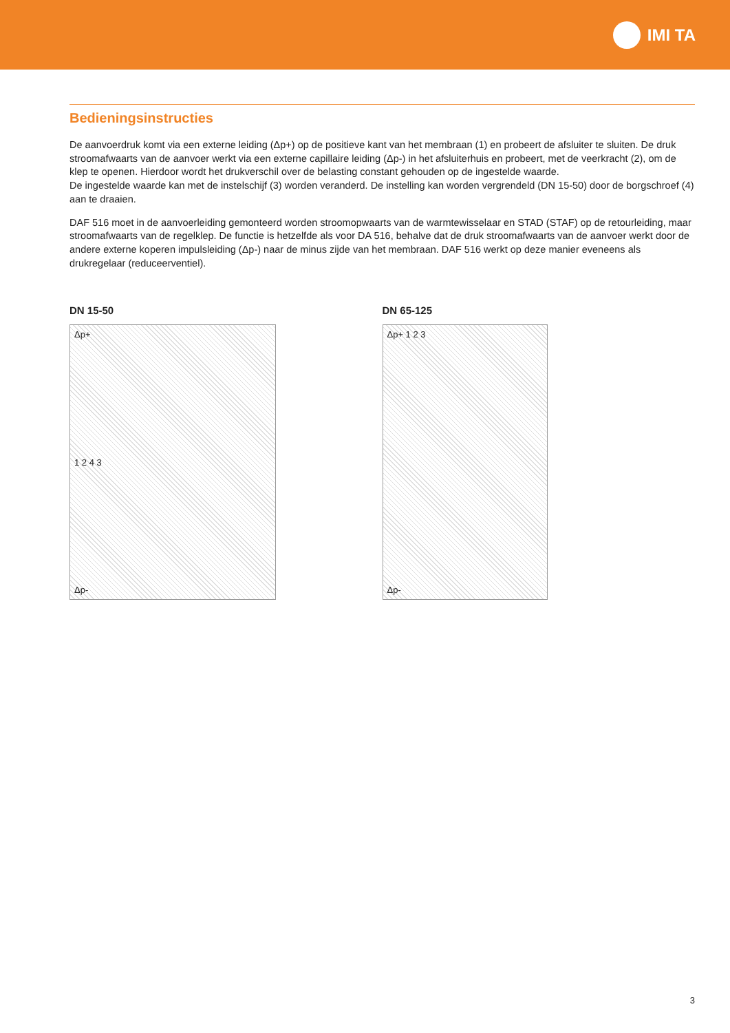IMI TA
Bedieningsinstructies
De aanvoerdruk komt via een externe leiding (Δp+) op de positieve kant van het membraan (1) en probeert de afsluiter te sluiten. De druk stroomafwaarts van de aanvoer werkt via een externe capillaire leiding (Δp-) in het afsluiterhuis en probeert, met de veerkracht (2), om de klep te openen. Hierdoor wordt het drukverschil over de belasting constant gehouden op de ingestelde waarde.
De ingestelde waarde kan met de instelschijf (3) worden veranderd. De instelling kan worden vergrendeld (DN 15-50) door de borgschroef (4) aan te draaien.
DAF 516 moet in de aanvoerleiding gemonteerd worden stroomopwaarts van de warmtewisselaar en STAD (STAF) op de retourleiding, maar stroomafwaarts van de regelklep. De functie is hetzelfde als voor DA 516, behalve dat de druk stroomafwaarts van de aanvoer werkt door de andere externe koperen impulsleiding (Δp-) naar de minus zijde van het membraan. DAF 516 werkt op deze manier eveneens als drukregelaar (reduceerventiel).
DN 15-50
Δp+
1 2 4 3
Δp-
DN 65-125
Δp+ 1 2 3
Δp-
3